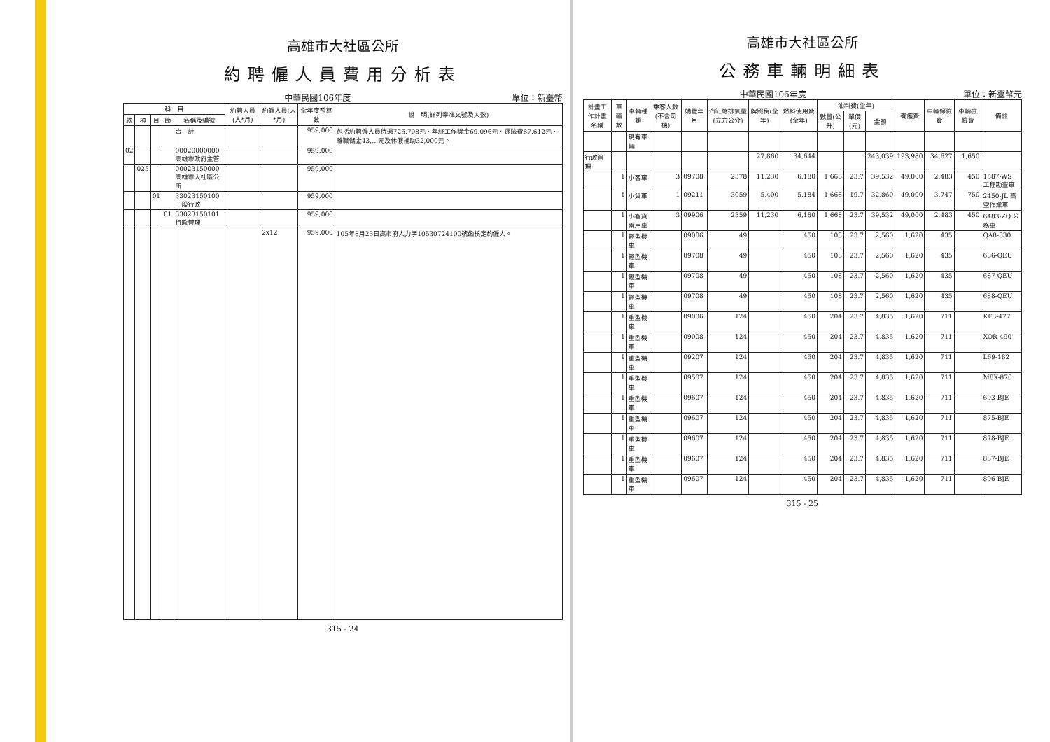高雄市大社區公所
約聘僱人員費用分析表
中華民國106年度 單位：新臺幣
| 科 目 | | | | | 約聘人員(人*月) | 約僱人員(人*月) | 全年度預算數 | 說 明(詳列奉准文號及人數) |
| --- | --- | --- | --- | --- | --- | --- | --- | --- |
| 款 | 項 | 目 | 節 | 名稱及編號 | | | | |
| | | | | 合 計 | | | 959,000 | 包括約聘僱人員待遇726,708元、年終工作獎金69,096元、保險費87,612元、離職儲金43,…元及休假補助32,000元。 |
| 02 | | | | 00020000000 高雄市政府主管 | | | 959,000 | |
| | 025 | | | 00023150000 高雄市大社區公所 | | | 959,000 | |
| | | 01 | | 33023150100 一般行政 | | | 959,000 | |
| | | | 01 | 33023150101 行政管理 | | | 959,000 | |
| | | | | | | 2x12 | 959,000 | 105年8月23日高市府人力字10530724100號函核定約僱人。 |
315 - 24
高雄市大社區公所
公務車輛明細表
中華民國106年度 單位：新臺幣元
| 計畫工作計畫名稱 | 車輛數 | 車輛種類 | 乘客人數(不含司機) | 購置年月 | 汽缸總排氣量(立方公分) | 牌照稅(全年) | 燃料使用費(全年) | 油料費(全年) | | | 養護費 | 車輛保險費 | 車輛檢驗費 | 備註 |
| --- | --- | --- | --- | --- | --- | --- | --- | --- | --- | --- | --- | --- | --- | --- |
| | | | | | | | | 數量(公升) | 單價(元) | 金額 | | | | |
| | | 現有車輛 | | | | | | | | | | | | |
| 行政管理 | | | | | | 27,860 | 34,644 | | | 243,039 | 193,980 | 34,627 | 1,650 | |
| | 1 | 小客車 | 3 | 09708 | 2378 | 11,230 | 6,180 | 1,668 | 23.7 | 39,532 | 49,000 | 2,483 | 450 | 1587-WS 工程勘查車 |
| | 1 | 小貨車 | 1 | 09211 | 3059 | 5,400 | 5,184 | 1,668 | 19.7 | 32,860 | 49,000 | 3,747 | 750 | 2450-JL 高空作業車 |
| | 1 | 小客貨兩用車 | 3 | 09906 | 2359 | 11,230 | 6,180 | 1,668 | 23.7 | 39,532 | 49,000 | 2,483 | 450 | 6483-ZQ 公務車 |
| | 1 | 輕型機車 | | 09006 | 49 | | 450 | 108 | 23.7 | 2,560 | 1,620 | 435 | | QA8-830 |
| | 1 | 輕型機車 | | 09708 | 49 | | 450 | 108 | 23.7 | 2,560 | 1,620 | 435 | | 686-QEU |
| | 1 | 輕型機車 | | 09708 | 49 | | 450 | 108 | 23.7 | 2,560 | 1,620 | 435 | | 687-QEU |
| | 1 | 輕型機車 | | 09708 | 49 | | 450 | 108 | 23.7 | 2,560 | 1,620 | 435 | | 688-QEU |
| | 1 | 重型機車 | | 09006 | 124 | | 450 | 204 | 23.7 | 4,835 | 1,620 | 711 | | KF3-477 |
| | 1 | 重型機車 | | 09008 | 124 | | 450 | 204 | 23.7 | 4,835 | 1,620 | 711 | | XOR-490 |
| | 1 | 重型機車 | | 09207 | 124 | | 450 | 204 | 23.7 | 4,835 | 1,620 | 711 | | L69-182 |
| | 1 | 重型機車 | | 09507 | 124 | | 450 | 204 | 23.7 | 4,835 | 1,620 | 711 | | M8X-870 |
| | 1 | 重型機車 | | 09607 | 124 | | 450 | 204 | 23.7 | 4,835 | 1,620 | 711 | | 693-BJE |
| | 1 | 重型機車 | | 09607 | 124 | | 450 | 204 | 23.7 | 4,835 | 1,620 | 711 | | 875-BJE |
| | 1 | 重型機車 | | 09607 | 124 | | 450 | 204 | 23.7 | 4,835 | 1,620 | 711 | | 878-BJE |
| | 1 | 重型機車 | | 09607 | 124 | | 450 | 204 | 23.7 | 4,835 | 1,620 | 711 | | 887-BJE |
| | 1 | 重型機車 | | 09607 | 124 | | 450 | 204 | 23.7 | 4,835 | 1,620 | 711 | | 896-BJE |
315 - 25